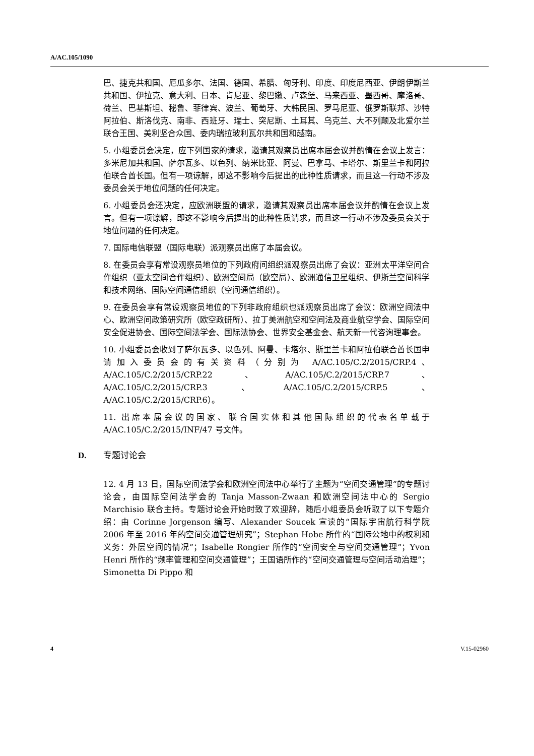A/AC.105/1090
巴、捷克共和国、厄瓜多尔、法国、德国、希腊、匈牙利、印度、印度尼西亚、伊朗伊斯兰共和国、伊拉克、意大利、日本、肯尼亚、黎巴嫩、卢森堡、马来西亚、墨西哥、摩洛哥、荷兰、巴基斯坦、秘鲁、菲律宾、波兰、葡萄牙、大韩民国、罗马尼亚、俄罗斯联邦、沙特阿拉伯、斯洛伐克、南非、西班牙、瑞士、突尼斯、土耳其、乌克兰、大不列颠及北爱尔兰联合王国、美利坚合众国、委内瑞拉玻利瓦尔共和国和越南。
5. 小组委员会决定，应下列国家的请求，邀请其观察员出席本届会议并酌情在会议上发言：多米尼加共和国、萨尔瓦多、以色列、纳米比亚、阿曼、巴拿马、卡塔尔、斯里兰卡和阿拉伯联合酋长国。但有一项谅解，即这不影响今后提出的此种性质请求，而且这一行动不涉及委员会关于地位问题的任何决定。
6. 小组委员会还决定，应欧洲联盟的请求，邀请其观察员出席本届会议并酌情在会议上发言。但有一项谅解，即这不影响今后提出的此种性质请求，而且这一行动不涉及委员会关于地位问题的任何决定。
7. 国际电信联盟（国际电联）派观察员出席了本届会议。
8. 在委员会享有常设观察员地位的下列政府间组织派观察员出席了会议：亚洲太平洋空间合作组织（亚太空间合作组织）、欧洲空间局（欧空局）、欧洲通信卫星组织、伊斯兰空间科学和技术网络、国际空间通信组织（空间通信组织）。
9. 在委员会享有常设观察员地位的下列非政府组织也派观察员出席了会议：欧洲空间法中心、欧洲空间政策研究所（欧空政研所）、拉丁美洲航空和空间法及商业航空学会、国际空间安全促进协会、国际空间法学会、国际法协会、世界安全基金会、航天新一代咨询理事会。
10. 小组委员会收到了萨尔瓦多、以色列、阿曼、卡塔尔、斯里兰卡和阿拉伯联合酋长国申请加入委员会的有关资料（分别为 A/AC.105/C.2/2015/CRP.4、A/AC.105/C.2/2015/CRP.22、A/AC.105/C.2/2015/CRP.7、A/AC.105/C.2/2015/CRP.3、A/AC.105/C.2/2015/CRP.5、A/AC.105/C.2/2015/CRP.6）。
11. 出席本届会议的国家、联合国实体和其他国际组织的代表名单载于 A/AC.105/C.2/2015/INF/47 号文件。
D. 专题讨论会
12. 4 月 13 日，国际空间法学会和欧洲空间法中心举行了主题为“空间交通管理”的专题讨论会，由国际空间法学会的 Tanja Masson-Zwaan 和欧洲空间法中心的 Sergio Marchisio 联合主持。专题讨论会开始时致了欢迎辞，随后小组委员会听取了以下专题介绍：由 Corinne Jorgenson 编写、Alexander Soucek 宣读的“国际宇宙航行科学院 2006 年至 2016 年的空间交通管理研究”；Stephan Hobe 所作的“国际公地中的权利和义务：外层空间的情况”；Isabelle Rongier 所作的“空间安全与空间交通管理”；Yvon Henri 所作的“频率管理和空间交通管理”；王国语所作的“空间交通管理与空间活动治理”；Simonetta Di Pippo 和
4 V.15-02960